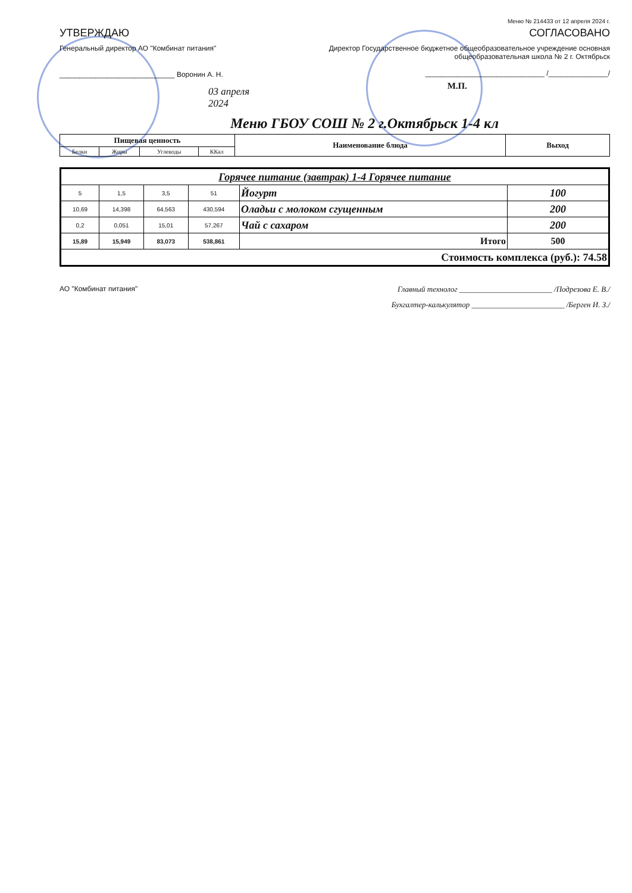Меню № 214433 от 12 апреля 2024 г.
УТВЕРЖДАЮ
Генеральный директор АО "Комбинат питания"
_____________________________ Воронин А. Н.
03 апреля 2024
СОГЛАСОВАНО
Директор Государственное бюджетное общеобразовательное учреждение основная общеобразовательная школа № 2 г. Октябрьск
______________________________ /_______________/
М.П.
Меню ГБОУ СОШ № 2 г.Октябрьск 1-4 кл
| Пищевая ценность | | | | Наименование блюда | Выход |
| --- | --- | --- | --- | --- | --- |
| Белки | Жиры | Углеводы | ККал | | |
| Горячее питание (завтрак) 1-4 Горячее питание | | | | | |
| 5 | 1,5 | 3,5 | 51 | Йогурт | 100 |
| 10,69 | 14,398 | 64,563 | 430,594 | Оладьи с молоком сгущенным | 200 |
| 0,2 | 0,051 | 15,01 | 57,267 | Чай с сахаром | 200 |
| 15,89 | 15,949 | 83,073 | 538,861 | Итого | 500 |
| Стоимость комплекса (руб.): 74.58 | | | | | |
АО "Комбинат питания" Главный технолог ________________________ /Подрезова Е. В./
Бухгалтер-калькулятор ________________________ /Берген И. З./